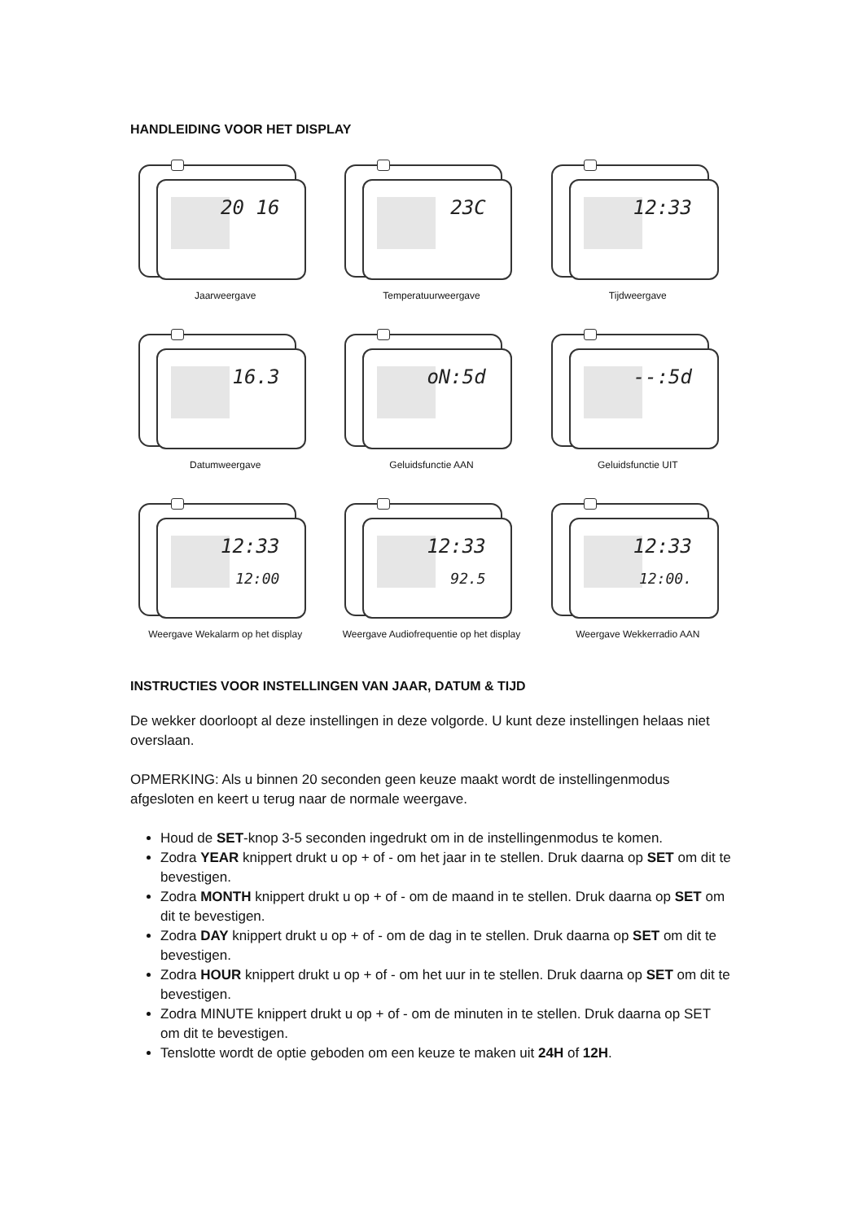HANDLEIDING VOOR HET DISPLAY
20 16
Jaarweergave
23C
Temperatuurweergave
12:33
Tijdweergave
16.3
Datumweergave
oN:5d
Geluidsfunctie AAN
--:5d
Geluidsfunctie UIT
12:33
12:00
Weergave Wekalarm op het display
12:33
92.5
Weergave Audiofrequentie op het display
12:33
12:00.
Weergave Wekkerradio AAN
INSTRUCTIES VOOR INSTELLINGEN VAN JAAR, DATUM & TIJD
De wekker doorloopt al deze instellingen in deze volgorde. U kunt deze instellingen helaas niet overslaan.
OPMERKING: Als u binnen 20 seconden geen keuze maakt wordt de instellingenmodus afgesloten en keert u terug naar de normale weergave.
Houd de SET-knop 3-5 seconden ingedrukt om in de instellingenmodus te komen.
Zodra YEAR knippert drukt u op + of - om het jaar in te stellen. Druk daarna op SET om dit te bevestigen.
Zodra MONTH knippert drukt u op + of - om de maand in te stellen. Druk daarna op SET om dit te bevestigen.
Zodra DAY knippert drukt u op + of - om de dag in te stellen. Druk daarna op SET om dit te bevestigen.
Zodra HOUR knippert drukt u op + of - om het uur in te stellen. Druk daarna op SET om dit te bevestigen.
Zodra MINUTE knippert drukt u op + of - om de minuten in te stellen. Druk daarna op SET om dit te bevestigen.
Tenslotte wordt de optie geboden om een keuze te maken uit 24H of 12H.